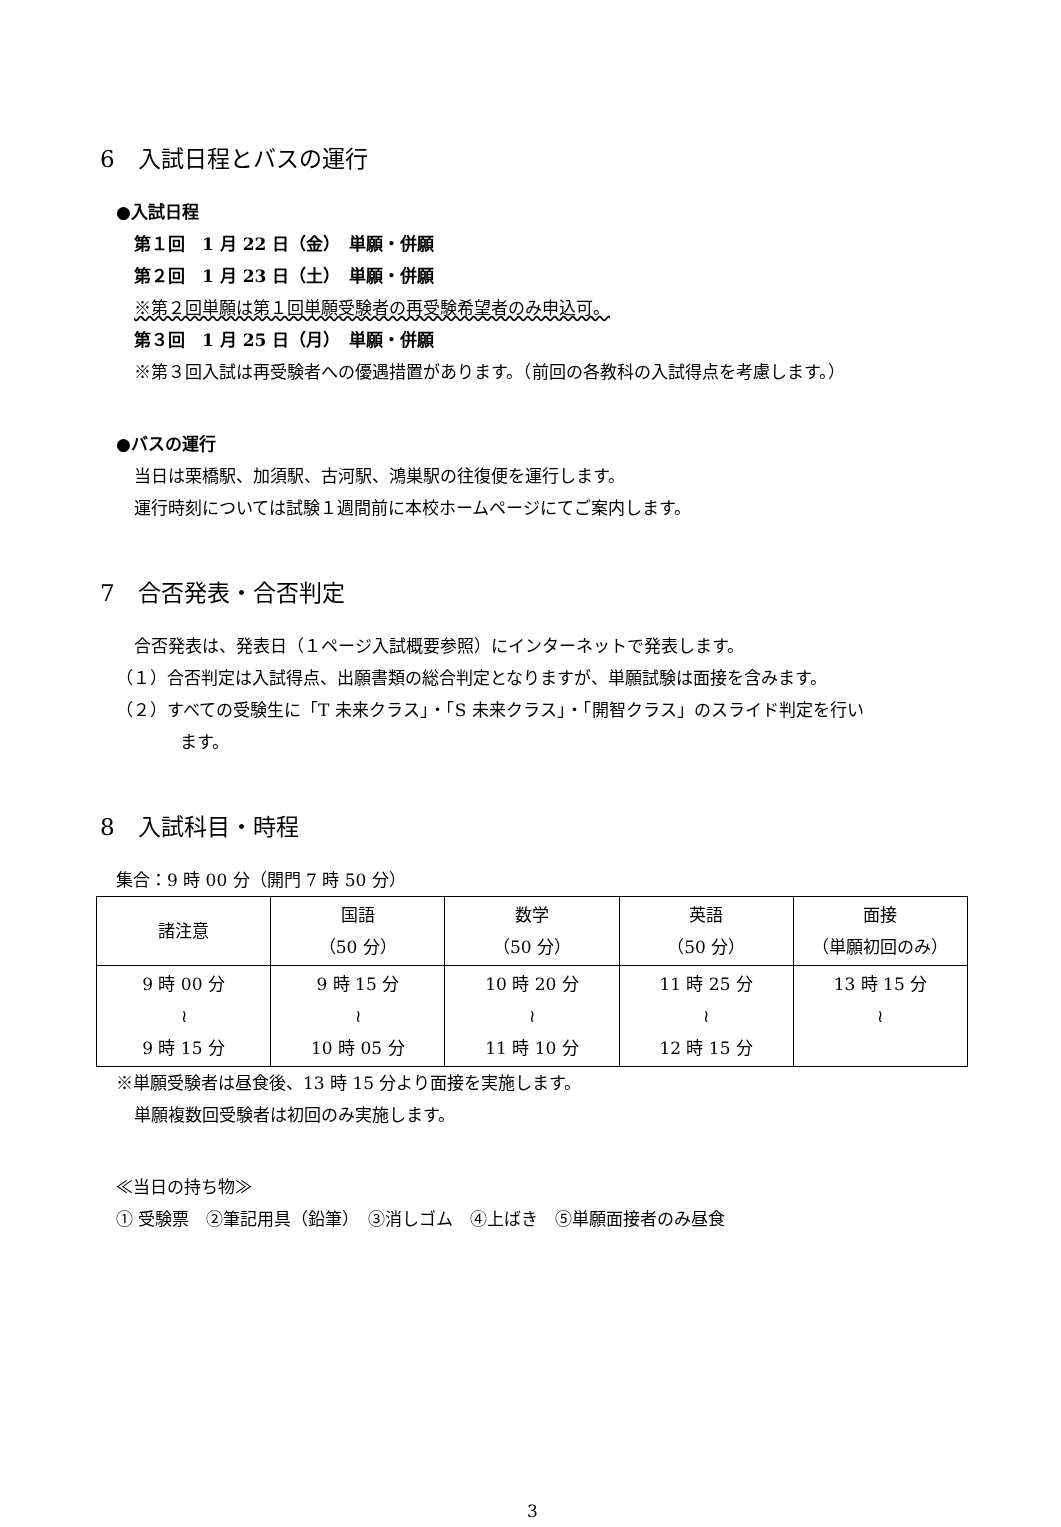6　入試日程とバスの運行
●入試日程
第１回　1 月 22 日（金）　単願・併願
第２回　1 月 23 日（土）　単願・併願
※第２回単願は第１回単願受験者の再受験希望者のみ申込可。
第３回　1 月 25 日（月）　単願・併願
※第３回入試は再受験者への優遇措置があります。（前回の各教科の入試得点を考慮します。）
●バスの運行
当日は栗橋駅、加須駅、古河駅、鴻巣駅の往復便を運行します。
運行時刻については試験１週間前に本校ホームページにてご案内します。
7　合否発表・合否判定
合否発表は、発表日（１ページ入試概要参照）にインターネットで発表します。
（１）合否判定は入試得点、出願書類の総合判定となりますが、単願試験は面接を含みます。
（２）すべての受験生に「T 未来クラス」・「S 未来クラス」・「開智クラス」のスライド判定を行い
ます。
8　入試科目・時程
集合：9 時 00 分（開門 7 時 50 分）
| 諸注意 | 国語 （50 分） | 数学 （50 分） | 英語 （50 分） | 面接 （単願初回のみ） |
| 9 時 00 分 ≀ 9 時 15 分 | 9 時 15 分 ≀ 10 時 05 分 | 10 時 20 分 ≀ 11 時 10 分 | 11 時 25 分 ≀ 12 時 15 分 | 13 時 15 分 ≀ |
※単願受験者は昼食後、13 時 15 分より面接を実施します。
単願複数回受験者は初回のみ実施します。
≪当日の持ち物≫
① 受験票　②筆記用具（鉛筆）　③消しゴム　④上ばき　⑤単願面接者のみ昼食
3